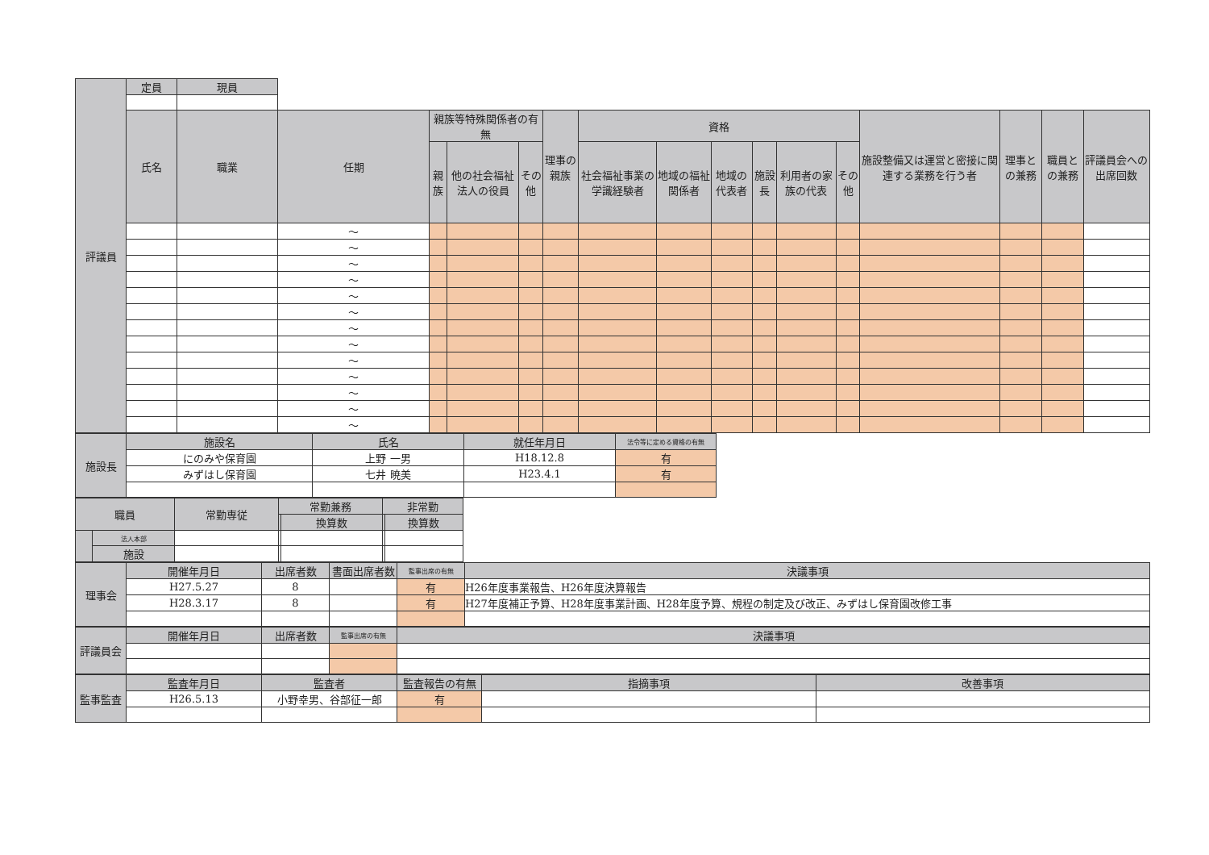| 評議員 | 定員 | 現員 | | | | | | | | | | | | | | | |
| | 氏名 | 職業 | 任期 | 親族等特殊関係者の有無 | | | 理事の親族 | 資格 | | | | | | 施設整備又は運営と密接に関連する業務を行う者 | 理事との兼務 | 職員との兼務 | 評議員会への出席回数 |
| | | | | 親族 | 他の社会福祉法人の役員 | その他 | | 社会福祉事業の学識経験者 | 地域の福祉関係者 | 地域の代表者 | 施設長 | 利用者の家族の代表 | その他 | | | | |
| | | | ～ | | | | | | | | | | | | | | |
| | | | ～ | | | | | | | | | | | | | | |
| | | | ～ | | | | | | | | | | | | | | |
| | | | ～ | | | | | | | | | | | | | | |
| | | | ～ | | | | | | | | | | | | | | |
| | | | ～ | | | | | | | | | | | | | | |
| | | | ～ | | | | | | | | | | | | | | |
| | | | ～ | | | | | | | | | | | | | | |
| | | | ～ | | | | | | | | | | | | | | |
| | | | ～ | | | | | | | | | | | | | | |
| | | | ～ | | | | | | | | | | | | | | |
| | | | ～ | | | | | | | | | | | | | | |
| | | | ～ | | | | | | | | | | | | | | |
| 施設長 | 施設名 | 氏名 | 就任年月日 | 法令等に定める資格の有無 |
| | にのみや保育園 | 上野 一男 | H18.12.8 | 有 |
| | みずはし保育園 | 七井 暁美 | H23.4.1 | 有 |
| 職員 | | 常勤専従 | 常勤兼務 | | 非常勤 | |
| | | | | 換算数 | | 換算数 |
| | 法人本部 | | | | | |
| | 施設 | | | | | |
| 理事会 | 開催年月日 | 出席者数 | 書面出席者数 | 監事出席の有無 | 決議事項 |
| | H27.5.27 | 8 | | 有 | H26年度事業報告、H26年度決算報告 |
| | H28.3.17 | 8 | | 有 | H27年度補正予算、H28年度事業計画、H28年度予算、規程の制定及び改正、みずはし保育園改修工事 |
| 評議員会 | 開催年月日 | 出席者数 | 監事出席の有無 | 決議事項 |
| 監事監査 | 監査年月日 | 監査者 | 監査報告の有無 | 指摘事項 | 改善事項 |
| | H26.5.13 | 小野幸男、谷部征一郎 | 有 | | |